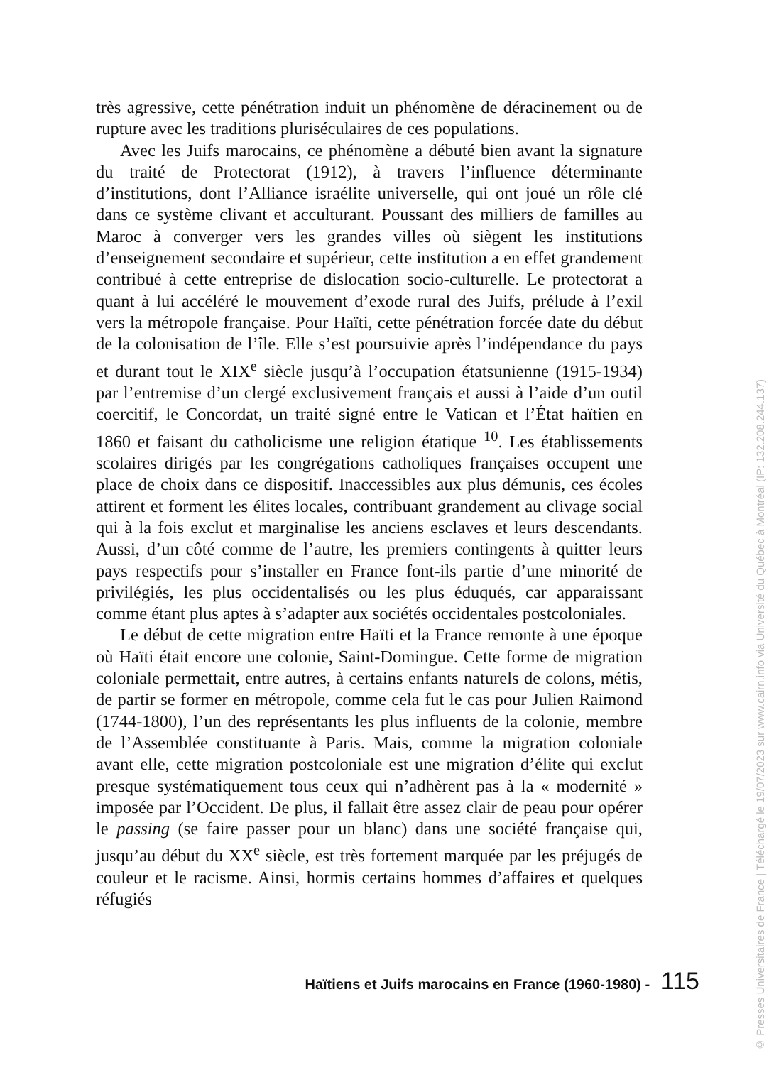très agressive, cette pénétration induit un phénomène de déracinement ou de rupture avec les traditions pluriséculaires de ces populations.
Avec les Juifs marocains, ce phénomène a débuté bien avant la signature du traité de Protectorat (1912), à travers l’influence déterminante d’institutions, dont l’Alliance israélite universelle, qui ont joué un rôle clé dans ce système clivant et acculturant. Poussant des milliers de familles au Maroc à converger vers les grandes villes où siègent les institutions d’enseignement secondaire et supérieur, cette institution a en effet grandement contribué à cette entreprise de dislocation socio-culturelle. Le protectorat a quant à lui accéléré le mouvement d’exode rural des Juifs, prélude à l’exil vers la métropole française. Pour Haïti, cette pénétration forcée date du début de la colonisation de l’île. Elle s’est poursuivie après l’indépendance du pays et durant tout le XIX<sup>e</sup> siècle jusqu’à l’occupation étatsunienne (1915-1934) par l’entremise d’un clergé exclusivement français et aussi à l’aide d’un outil coercitif, le Concordat, un traité signé entre le Vatican et l’État haïtien en 1860 et faisant du catholicisme une religion étatique <sup>10</sup>. Les établissements scolaires dirigés par les congrégations catholiques françaises occupent une place de choix dans ce dispositif. Inaccessibles aux plus démunis, ces écoles attirent et forment les élites locales, contribuant grandement au clivage social qui à la fois exclut et marginalise les anciens esclaves et leurs descendants. Aussi, d’un côté comme de l’autre, les premiers contingents à quitter leurs pays respectifs pour s’installer en France font-ils partie d’une minorité de privilégiés, les plus occidentalisés ou les plus éduqués, car apparaissant comme étant plus aptes à s’adapter aux sociétés occidentales postcoloniales.
Le début de cette migration entre Haïti et la France remonte à une époque où Haïti était encore une colonie, Saint-Domingue. Cette forme de migration coloniale permettait, entre autres, à certains enfants naturels de colons, métis, de partir se former en métropole, comme cela fut le cas pour Julien Raimond (1744-1800), l’un des représentants les plus influents de la colonie, membre de l’Assemblée constituante à Paris. Mais, comme la migration coloniale avant elle, cette migration postcoloniale est une migration d’élite qui exclut presque systématiquement tous ceux qui n’adhèrent pas à la « modernité » imposée par l’Occident. De plus, il fallait être assez clair de peau pour opérer le passing (se faire passer pour un blanc) dans une société française qui, jusqu’au début du XX<sup>e</sup> siècle, est très fortement marquée par les préjugés de couleur et le racisme. Ainsi, hormis certains hommes d’affaires et quelques réfugiés
Haïtiens et Juifs marocains en France (1960-1980) - 115
© Presses Universitaires de France | Téléchargé le 19/07/2023 sur www.cairn.info via Université du Québec à Montréal (IP: 132.208.244.137)